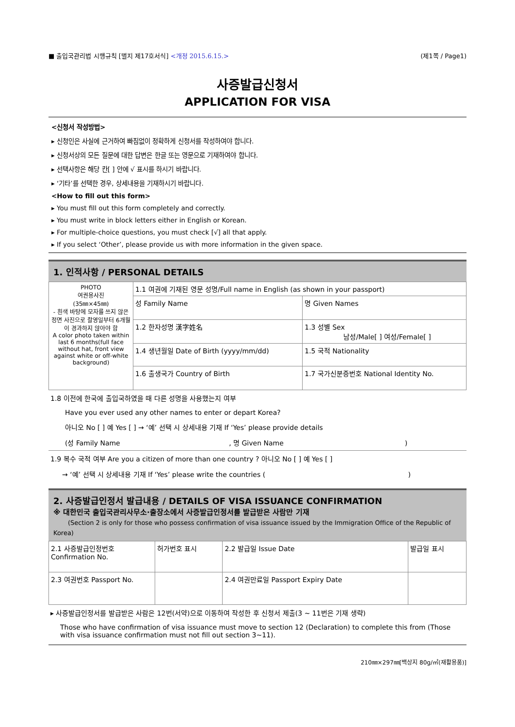■ 출입국관리법 시행규칙 [별지 제17호서식] <개정 2015.6.15.> (제1쪽 / Page1)
사증발급신청서
APPLICATION FOR VISA
<신청서 작성방법>
▸ 신청인은 사실에 근거하여 빠짐없이 정확하게 신청서를 작성하여야 합니다.
▸ 신청서상의 모든 질문에 대한 답변은 한글 또는 영문으로 기재하여야 합니다.
▸ 선택사항은 해당 칸[ ] 안에 √ 표시를 하시기 바랍니다.
▸ ‘기타’를 선택한 경우, 상세내용을 기재하시기 바랍니다.
<How to fill out this form>
▸ You must fill out this form completely and correctly.
▸ You must write in block letters either in English or Korean.
▸ For multiple-choice questions, you must check [√] all that apply.
▸ If you select ‘Other’, please provide us with more information in the given space.
1. 인적사항 / PERSONAL DETAILS
| PHOTO 여권용사진 (35㎜×45㎜) - 흰색 바탕에 모자를 쓰지 않은 정면 사진으로 촬영일부터 6개월이 경과하지 않아야 함 A color photo taken within last 6 months(full face without hat, front view against white or off-white background) | 1.1 여권에 기재된 영문 성명/Full name in English (as shown in your passport) | |
| | 성 Family Name | 명 Given Names |
| | 1.2 한자성명 漢字姓名 | 1.3 성별 Sex 남성/Male[ ] 여성/Female[ ] |
| | 1.4 생년월일 Date of Birth (yyyy/mm/dd) | 1.5 국적 Nationality |
| | 1.6 출생국가 Country of Birth | 1.7 국가신분증번호 National Identity No. |
1.8 이전에 한국에 출입국하였을 때 다른 성명을 사용했는지 여부
Have you ever used any other names to enter or depart Korea?
아니오 No [ ] 예 Yes [ ] → ‘예’ 선택 시 상세내용 기재 If ‘Yes’ please provide details
(성 Family Name , 명 Given Name)
1.9 복수 국적 여부 Are you a citizen of more than one country ? 아니오 No [ ] 예 Yes [ ]
→ ‘예’ 선택 시 상세내용 기재 If ‘Yes’ please write the countries ( )
2. 사증발급인정서 발급내용 / DETAILS OF VISA ISSUANCE CONFIRMATION
※ 대한민국 출입국관리사무소·출장소에서 사증발급인정서를 발급받은 사람만 기재
(Section 2 is only for those who possess confirmation of visa issuance issued by the Immigration Office of the Republic of Korea)
| 2.1 사증발급인정번호 Confirmation No. | 허가번호 표시 | 2.2 발급일 Issue Date | 발급일 표시 |
| 2.3 여권번호 Passport No. | | 2.4 여권만료일 Passport Expiry Date | |
▸ 사증발급인정서를 발급받은 사람은 12번(서약)으로 이동하여 작성한 후 신청서 제출(3 ~ 11번은 기재 생략)
Those who have confirmation of visa issuance must move to section 12 (Declaration) to complete this from (Those with visa issuance confirmation must not fill out section 3~11).
210㎜×297㎜[백상지 80g/㎡(재활용품)]